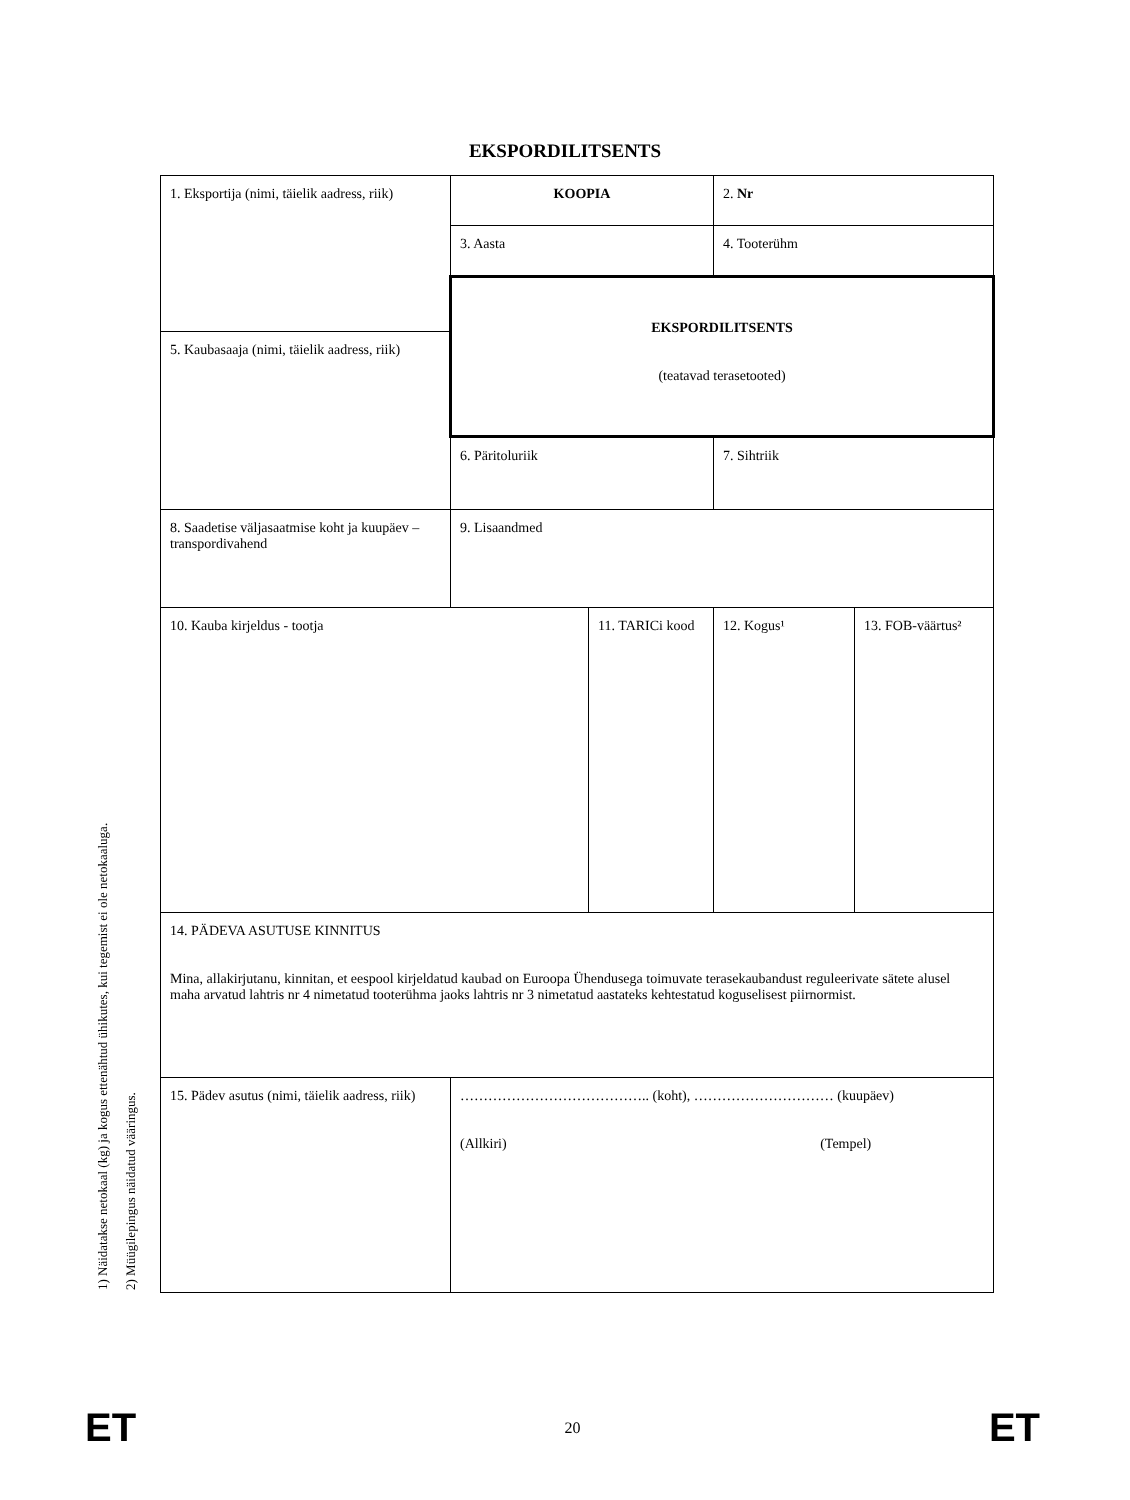EKSPORDILITSENTS
1) Näidatakse netokaal (kg) ja kogus ettenähtud ühikutes, kui tegemist ei ole netokaaluga.
2) Müügilepingus näidatud vääringus.
| 1. Eksportija (nimi, täielik aadress, riik) | KOOPIA | | 2. Nr | |
| | 3. Aasta | | 4. Tooterühm | |
| | EKSPORDILITSENTS (teatavad terasetooted) | | | |
| 5. Kaubasaaja (nimi, täielik aadress, riik) | | | | |
| | 6. Päritoluriik | | 7. Sihtriik | |
| 8. Saadetise väljasaatmise koht ja kuupäev – transpordivahend | 9. Lisaandmed | | | |
| 10. Kauba kirjeldus - tootja | | 11. TARICi kood | 12. Kogus¹ | 13. FOB-väärtus² |
| 14. PÄDEVA ASUTUSE KINNITUS Mina, allakirjutanu, kinnitan, et eespool kirjeldatud kaubad on Euroopa Ühendusega toimuvate terasekaubandust reguleerivate sätete alusel maha arvatud lahtris nr 4 nimetatud tooterühma jaoks lahtris nr 3 nimetatud aastateks kehtestatud koguselisest piirnormist. | | | | |
| 15. Pädev asutus (nimi, täielik aadress, riik) | ………………………………….. (koht), ………………………… (kuupäev) (Allkiri) (Tempel) | | | |
ET 20 ET